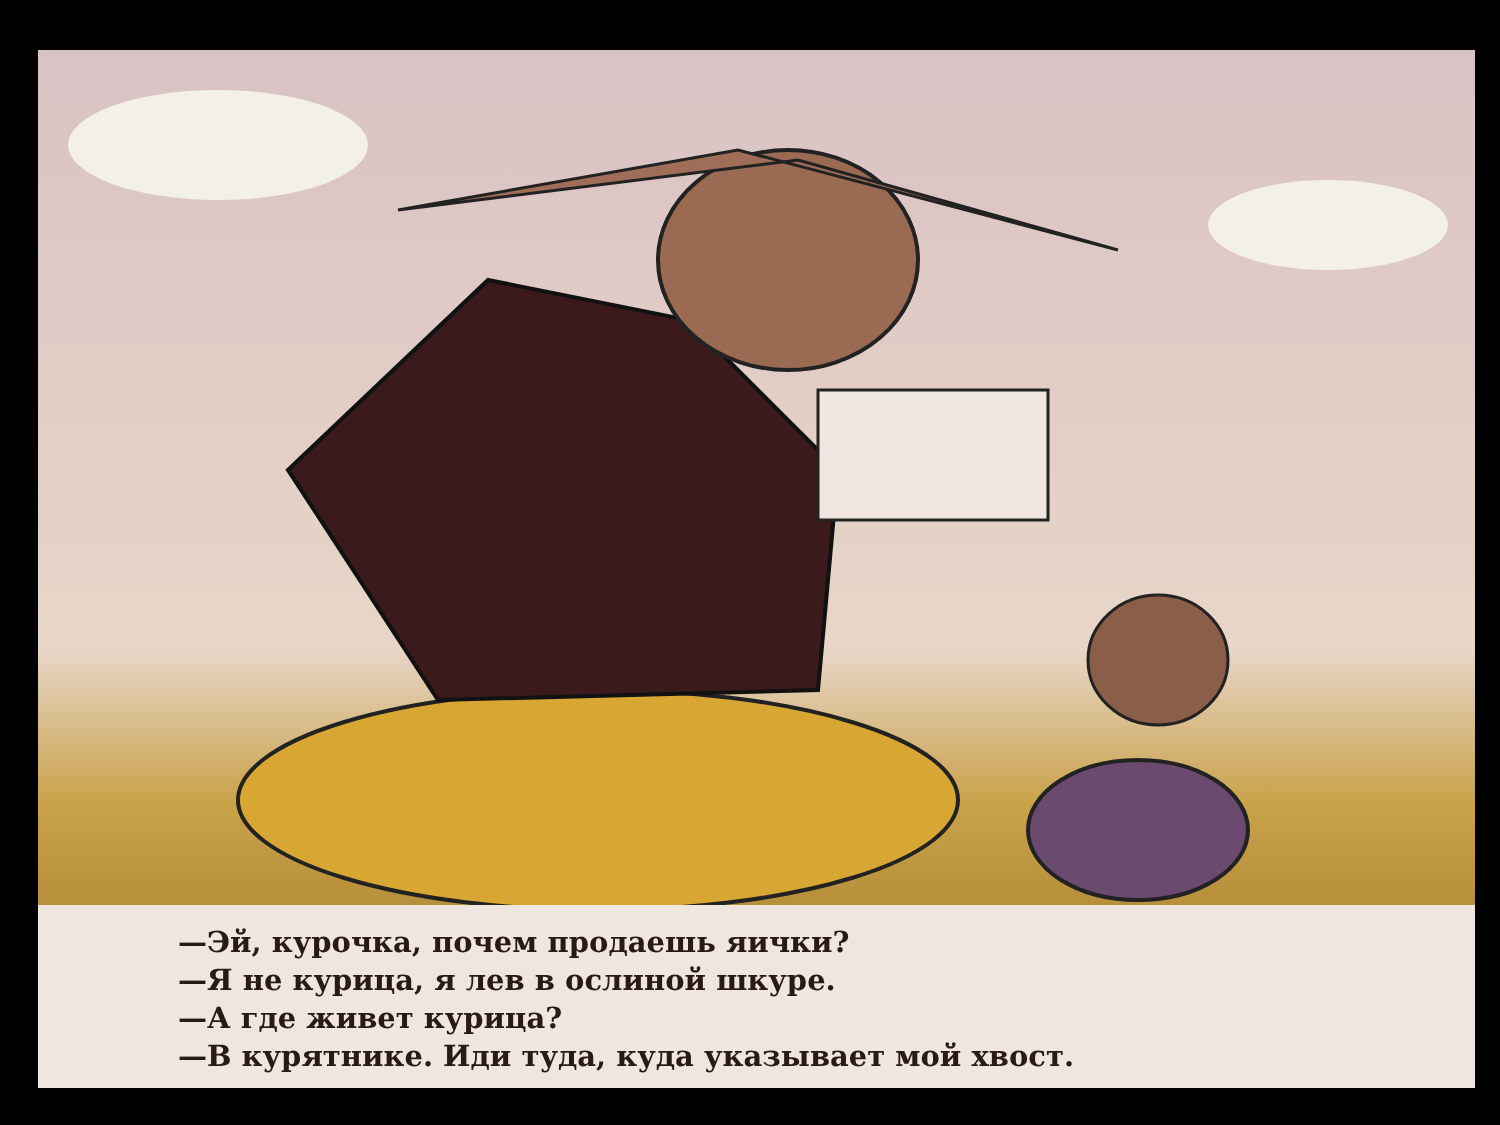—Эй, курочка, почем продаешь яички?
—Я не курица, я лев в ослиной шкуре.
—А где живет курица?
—В курятнике. Иди туда, куда указывает мой хвост.